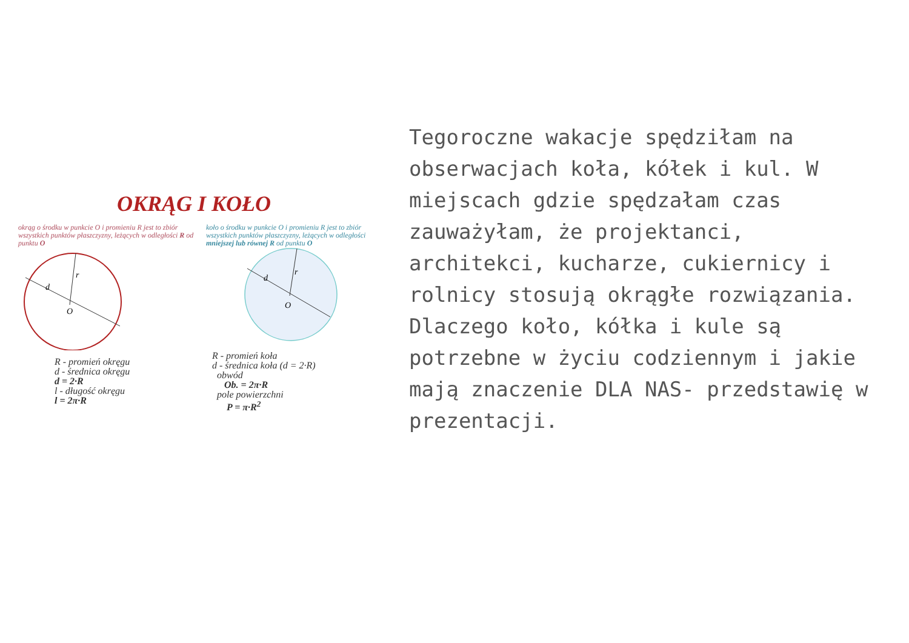OKRĄG I KOŁO
okrąg o środku w punkcie O i promieniu R jest to zbiór wszystkich punktów płaszczyzny, leżących w odległości R od punktu O
d
r
O
R - promień okręgu
d - średnica okręgu
d = 2·R
l - długość okręgu
l = 2π·R
koło o środku w punkcie O i promieniu R jest to zbiór wszystkich punktów płaszczyzny, leżących w odległości mniejszej lub równej R od punktu O
d
r
O
R - promień koła
d - średnica koła (d = 2·R)
obwód
Ob. = 2π·R
pole powierzchni
P = π·R<sup>2</sup>
Tegoroczne wakacje spędziłam na obserwacjach koła, kółek i kul. W miejscach gdzie spędzałam czas zauważyłam, że projektanci, architekci, kucharze, cukiernicy i rolnicy stosują okrągłe rozwiązania. Dlaczego koło, kółka i kule są potrzebne w życiu codziennym i jakie mają znaczenie DLA NAS- przedstawię w prezentacji.